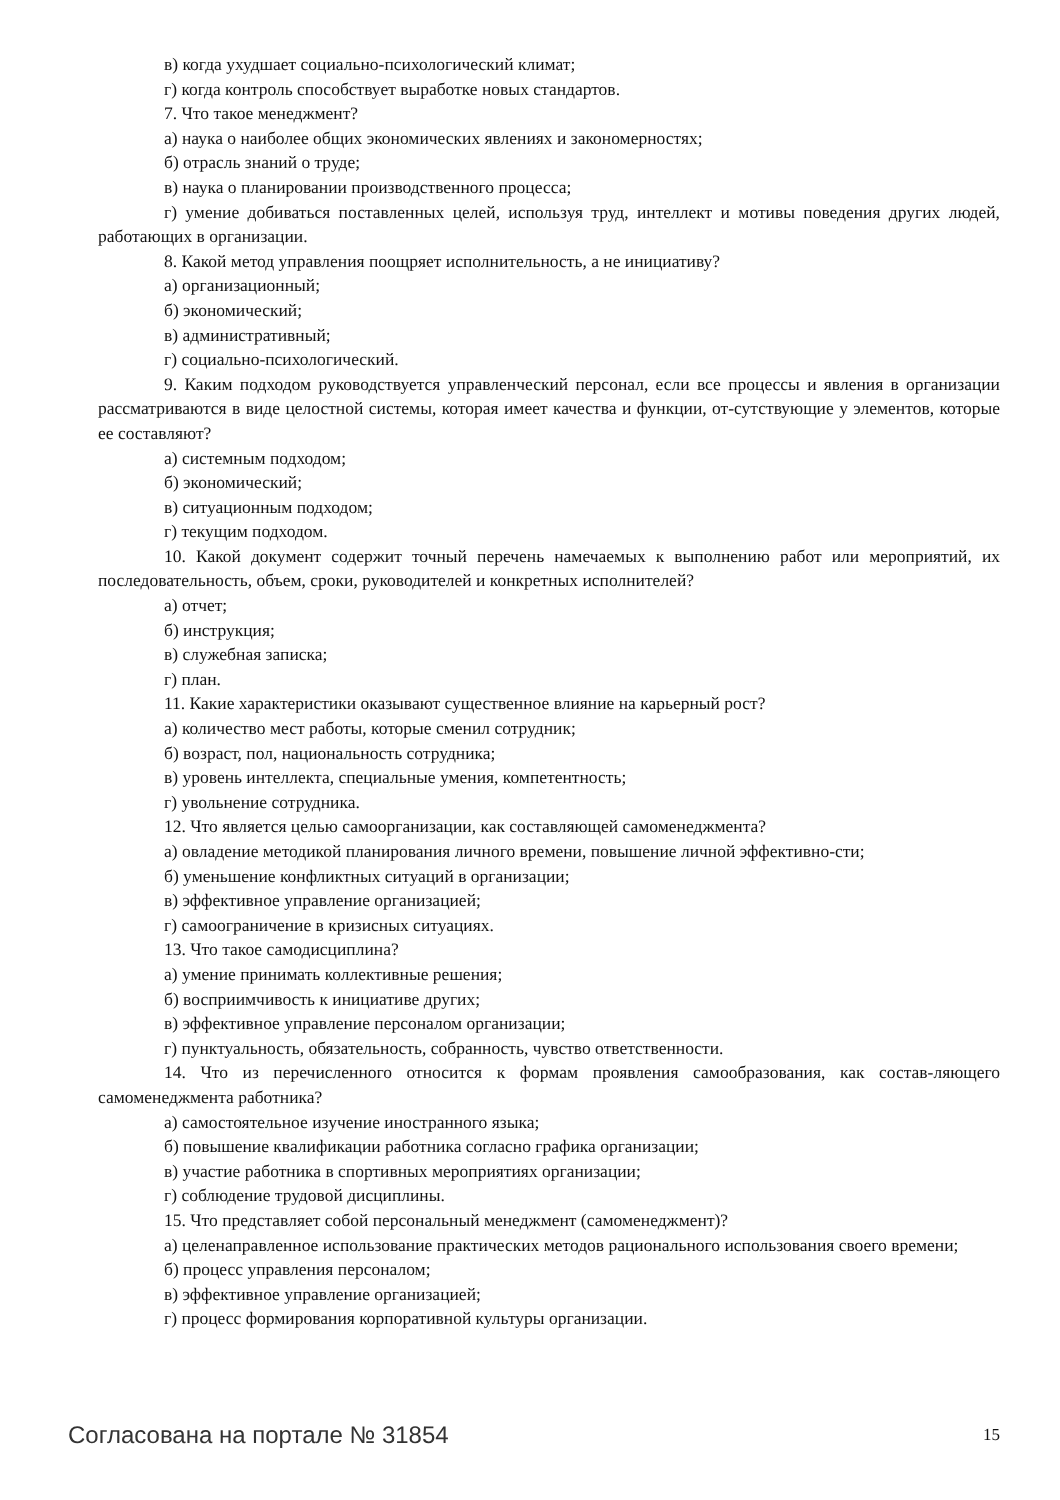в) когда ухудшает социально-психологический климат;
г) когда контроль способствует выработке новых стандартов.
7. Что такое менеджмент?
а) наука о наиболее общих экономических явлениях и закономерностях;
б) отрасль знаний о труде;
в) наука о планировании производственного процесса;
г) умение добиваться поставленных целей, используя труд, интеллект и мотивы поведения других людей, работающих в организации.
8. Какой метод управления поощряет исполнительность, а не инициативу?
а) организационный;
б) экономический;
в) административный;
г) социально-психологический.
9. Каким подходом руководствуется управленческий персонал, если все процессы и явления в организации рассматриваются в виде целостной системы, которая имеет качества и функции, от-сутствующие у элементов, которые ее составляют?
а) системным подходом;
б) экономический;
в) ситуационным подходом;
г) текущим подходом.
10. Какой документ содержит точный перечень намечаемых к выполнению работ или мероприятий, их последовательность, объем, сроки, руководителей и конкретных исполнителей?
а) отчет;
б) инструкция;
в) служебная записка;
г) план.
11. Какие характеристики оказывают существенное влияние на карьерный рост?
а) количество мест работы, которые сменил сотрудник;
б) возраст, пол, национальность сотрудника;
в) уровень интеллекта, специальные умения, компетентность;
г) увольнение сотрудника.
12. Что является целью самоорганизации, как составляющей самоменеджмента?
а) овладение методикой планирования личного времени, повышение личной эффективно-сти;
б) уменьшение конфликтных ситуаций в организации;
в) эффективное управление организацией;
г) самоограничение в кризисных ситуациях.
13. Что такое самодисциплина?
а) умение принимать коллективные решения;
б) восприимчивость к инициативе других;
в) эффективное управление персоналом организации;
г) пунктуальность, обязательность, собранность, чувство ответственности.
14. Что из перечисленного относится к формам проявления самообразования, как состав-ляющего самоменеджмента работника?
а) самостоятельное изучение иностранного языка;
б) повышение квалификации работника согласно графика организации;
в) участие работника в спортивных мероприятиях организации;
г) соблюдение трудовой дисциплины.
15. Что представляет собой персональный менеджмент (самоменеджмент)?
а) целенаправленное использование практических методов рационального использования своего времени;
б) процесс управления персоналом;
в) эффективное управление организацией;
г) процесс формирования корпоративной культуры организации.
Согласована на портале № 31854
15